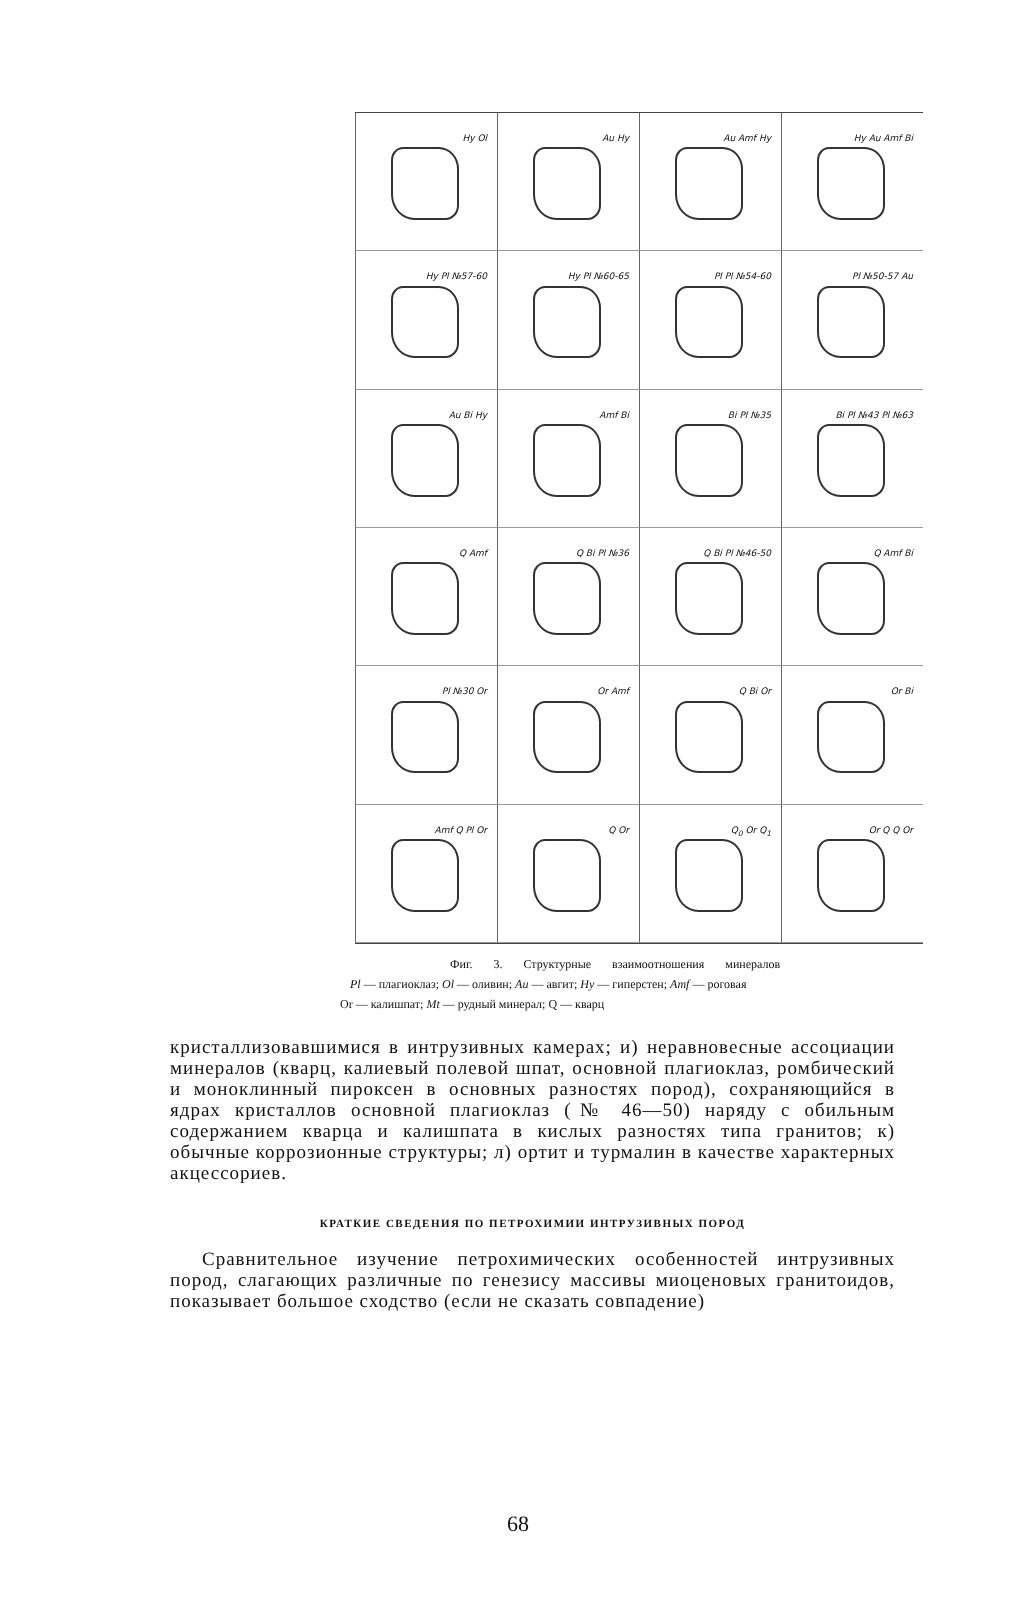Hy Ol
Au Hy
Au Amf Hy
Hy Au Amf Bi
Hy Pl №57-60
Hy Pl №60-65
Pl Pl №54-60
Pl №50-57 Au
Au Bi Hy
Amf Bi
Bi Pl №35
Bi Pl №43 Pl №63
Q Amf
Q Bi Pl №36
Q Bi Pl №46-50
Q Amf Bi
Pl №30 Or
Or Amf
Q Bi Or
Or Bi
Amf Q Pl Or
Q Or
Q<sub>0</sub> Or Q<sub>1</sub>
Or Q Q Or
Фиг. 3. Структурные взаимоотношения минералов
Pl — плагиоклаз; Ol — оливин; Au — авгит; Hy — гиперстен; Amf — роговая
Or — калишпат; Mt — рудный минерал; Q — кварц
кристаллизовавшимися в интрузивных камерах; и) неравновесные ассоциации минералов (кварц, калиевый полевой шпат, основной плагиоклаз, ромбический и моноклинный пироксен в основных разностях пород), сохраняющийся в ядрах кристаллов основной плагиоклаз (№ 46—50) наряду с обильным содержанием кварца и калишпата в кислых разностях типа гранитов; к) обычные коррозионные структуры; л) ортит и турмалин в качестве характерных акцессориев.
КРАТКИЕ СВЕДЕНИЯ ПО ПЕТРОХИМИИ ИНТРУЗИВНЫХ ПОРОД
Сравнительное изучение петрохимических особенностей интрузивных пород, слагающих различные по генезису массивы миоценовых гранитоидов, показывает большое сходство (если не сказать совпадение)
68